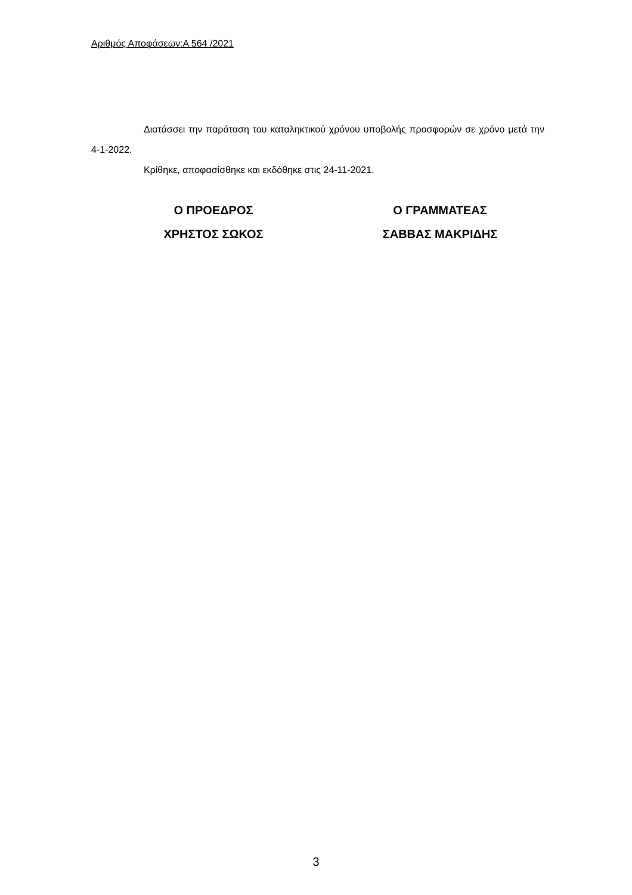Αριθμός Αποφάσεων:Α 564 /2021
Διατάσσει την παράταση του καταληκτικού χρόνου υποβολής προσφορών σε χρόνο μετά την 4-1-2022.
Κρίθηκε, αποφασίσθηκε και εκδόθηκε στις 24-11-2021.
Ο ΠΡΟΕΔΡΟΣ
ΧΡΗΣΤΟΣ ΣΩΚΟΣ
Ο ΓΡΑΜΜΑΤΕΑΣ
ΣΑΒΒΑΣ ΜΑΚΡΙΔΗΣ
3